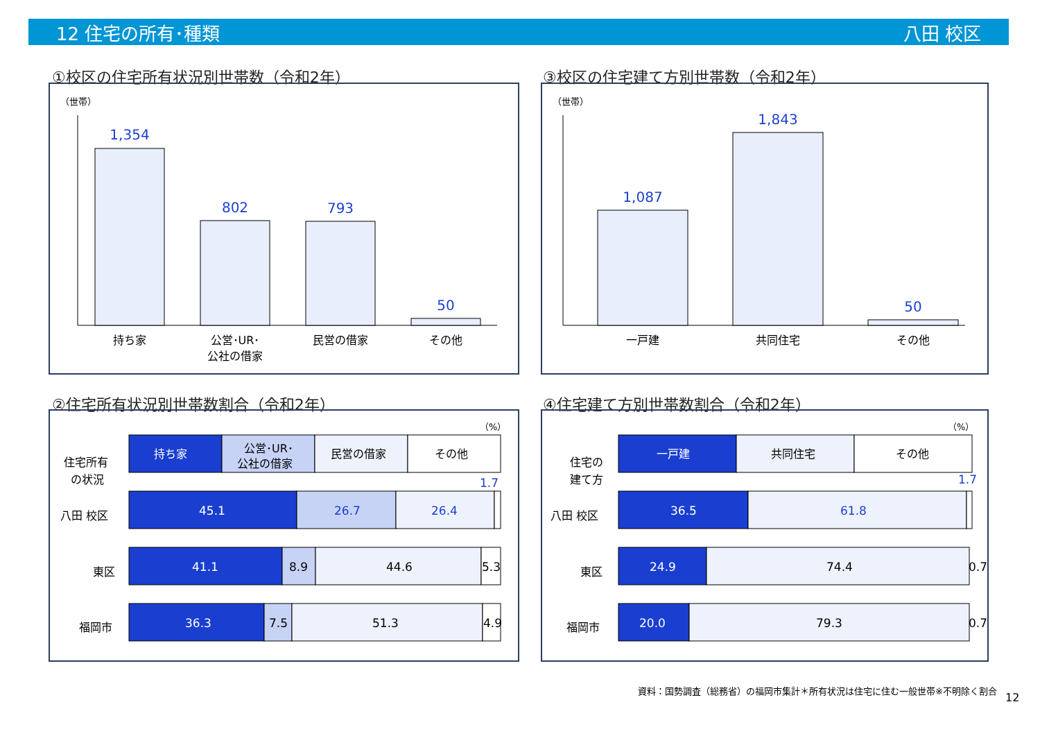12 住宅の所有･種類 八田 校区
①校区の住宅所有状況別世帯数（令和2年）
（世帯）
1,354
802
793
50
持ち家
公営･UR･
公社の借家
民営の借家
その他
③校区の住宅建て方別世帯数（令和2年）
（世帯）
1,087
1,843
50
一戸建
共同住宅
その他
②住宅所有状況別世帯数割合（令和2年）
（%）
住宅所有
の状況
持ち家
公営･UR･
公社の借家
民営の借家
その他
八田 校区
東区
福岡市
45.1
26.7
26.4
1.7
41.1
8.9
44.6
5.3
36.3
7.5
51.3
4.9
④住宅建て方別世帯数割合（令和2年）
（%）
住宅の
建て方
一戸建
共同住宅
その他
八田 校区
東区
福岡市
36.5
61.8
1.7
24.9
74.4
0.7
20.0
79.3
0.7
資料：国勢調査（総務省）の福岡市集計＊所有状況は住宅に住む一般世帯※不明除く割合
12